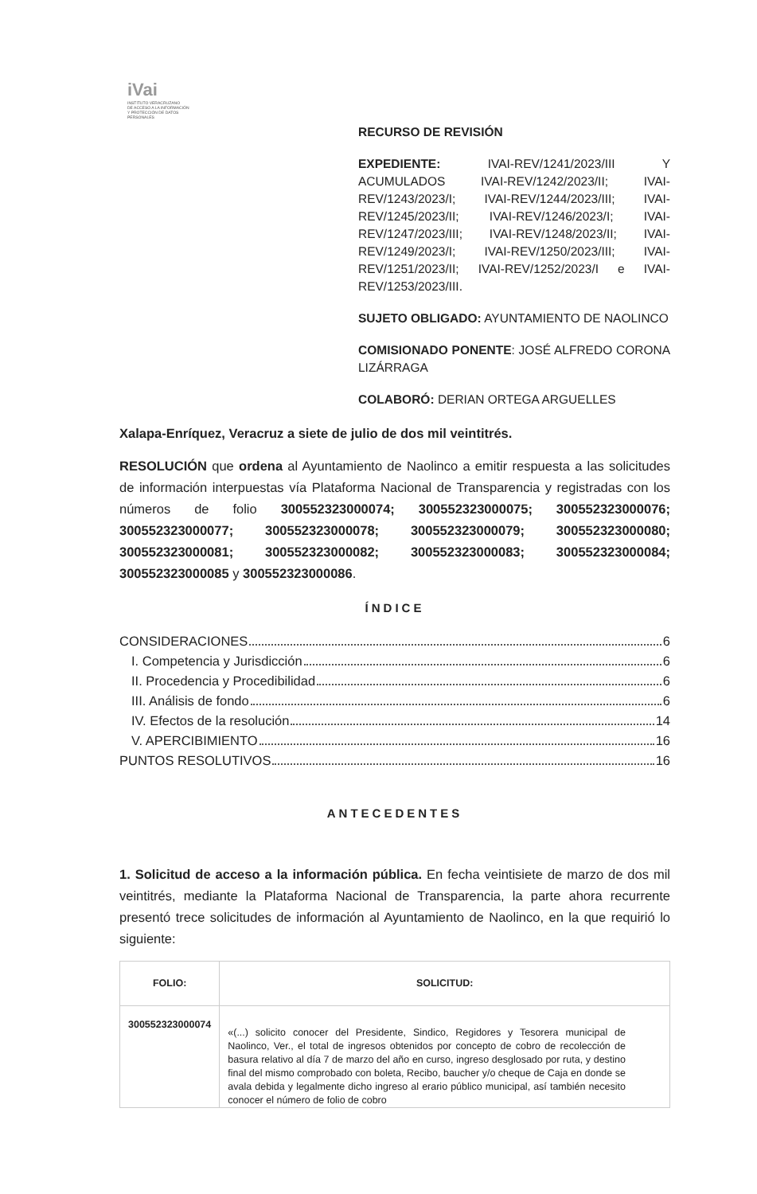iVai
INSTITUTO VERACRUZANO
DE ACCESO A LA INFORMACIÓN
Y PROTECCIÓN DE DATOS PERSONALES
RECURSO DE REVISIÓN
EXPEDIENTE: IVAI-REV/1241/2023/III Y ACUMULADOS IVAI-REV/1242/2023/II; IVAI-REV/1243/2023/I; IVAI-REV/1244/2023/III; IVAI-REV/1245/2023/II; IVAI-REV/1246/2023/I; IVAI-REV/1247/2023/III; IVAI-REV/1248/2023/II; IVAI-REV/1249/2023/I; IVAI-REV/1250/2023/III; IVAI-REV/1251/2023/II; IVAI-REV/1252/2023/I e IVAI-REV/1253/2023/III.
SUJETO OBLIGADO: AYUNTAMIENTO DE NAOLINCO
COMISIONADO PONENTE: JOSÉ ALFREDO CORONA LIZÁRRAGA
COLABORÓ: DERIAN ORTEGA ARGUELLES
Xalapa-Enríquez, Veracruz a siete de julio de dos mil veintitrés.
RESOLUCIÓN que ordena al Ayuntamiento de Naolinco a emitir respuesta a las solicitudes de información interpuestas vía Plataforma Nacional de Transparencia y registradas con los números de folio 300552323000074; 300552323000075; 300552323000076; 300552323000077; 300552323000078; 300552323000079; 300552323000080; 300552323000081; 300552323000082; 300552323000083; 300552323000084; 300552323000085 y 300552323000086.
ÍNDICE
CONSIDERACIONES 6
I. Competencia y Jurisdicción 6
II. Procedencia y Procedibilidad 6
III. Análisis de fondo 6
IV. Efectos de la resolución 14
V. APERCIBIMIENTO 16
PUNTOS RESOLUTIVOS 16
ANTECEDENTES
1. Solicitud de acceso a la información pública. En fecha veintisiete de marzo de dos mil veintitrés, mediante la Plataforma Nacional de Transparencia, la parte ahora recurrente presentó trece solicitudes de información al Ayuntamiento de Naolinco, en la que requirió lo siguiente:
| FOLIO: | SOLICITUD: |
| --- | --- |
| 300552323000074 | «(...) solicito conocer del Presidente, Sindico, Regidores y Tesorera municipal de Naolinco, Ver., el total de ingresos obtenidos por concepto de cobro de recolección de basura relativo al día 7 de marzo del año en curso, ingreso desglosado por ruta, y destino final del mismo comprobado con boleta, Recibo, baucher y/o cheque de Caja en donde se avala debida y legalmente dicho ingreso al erario público municipal, así también necesito conocer el número de folio de cobro |